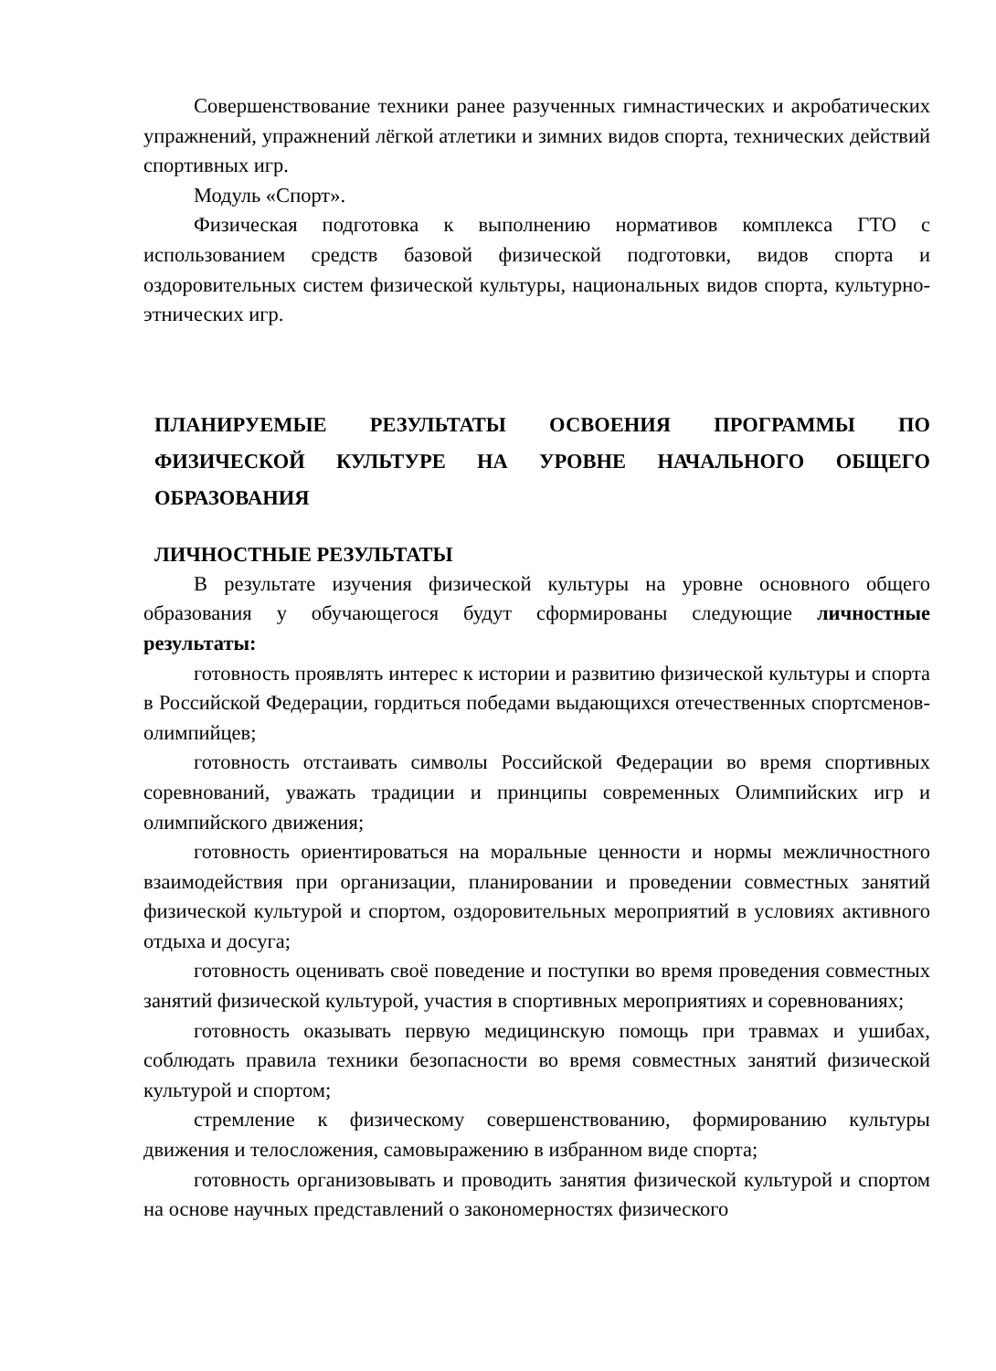Совершенствование техники ранее разученных гимнастических и акробатических упражнений, упражнений лёгкой атлетики и зимних видов спорта, технических действий спортивных игр.
Модуль «Спорт».
Физическая подготовка к выполнению нормативов комплекса ГТО с использованием средств базовой физической подготовки, видов спорта и оздоровительных систем физической культуры, национальных видов спорта, культурно-этнических игр.
ПЛАНИРУЕМЫЕ РЕЗУЛЬТАТЫ ОСВОЕНИЯ ПРОГРАММЫ ПО ФИЗИЧЕСКОЙ КУЛЬТУРЕ НА УРОВНЕ НАЧАЛЬНОГО ОБЩЕГО ОБРАЗОВАНИЯ
ЛИЧНОСТНЫЕ РЕЗУЛЬТАТЫ
В результате изучения физической культуры на уровне основного общего образования у обучающегося будут сформированы следующие личностные результаты:
готовность проявлять интерес к истории и развитию физической культуры и спорта в Российской Федерации, гордиться победами выдающихся отечественных спортсменов-олимпийцев;
готовность отстаивать символы Российской Федерации во время спортивных соревнований, уважать традиции и принципы современных Олимпийских игр и олимпийского движения;
готовность ориентироваться на моральные ценности и нормы межличностного взаимодействия при организации, планировании и проведении совместных занятий физической культурой и спортом, оздоровительных мероприятий в условиях активного отдыха и досуга;
готовность оценивать своё поведение и поступки во время проведения совместных занятий физической культурой, участия в спортивных мероприятиях и соревнованиях;
готовность оказывать первую медицинскую помощь при травмах и ушибах, соблюдать правила техники безопасности во время совместных занятий физической культурой и спортом;
стремление к физическому совершенствованию, формированию культуры движения и телосложения, самовыражению в избранном виде спорта;
готовность организовывать и проводить занятия физической культурой и спортом на основе научных представлений о закономерностях физического